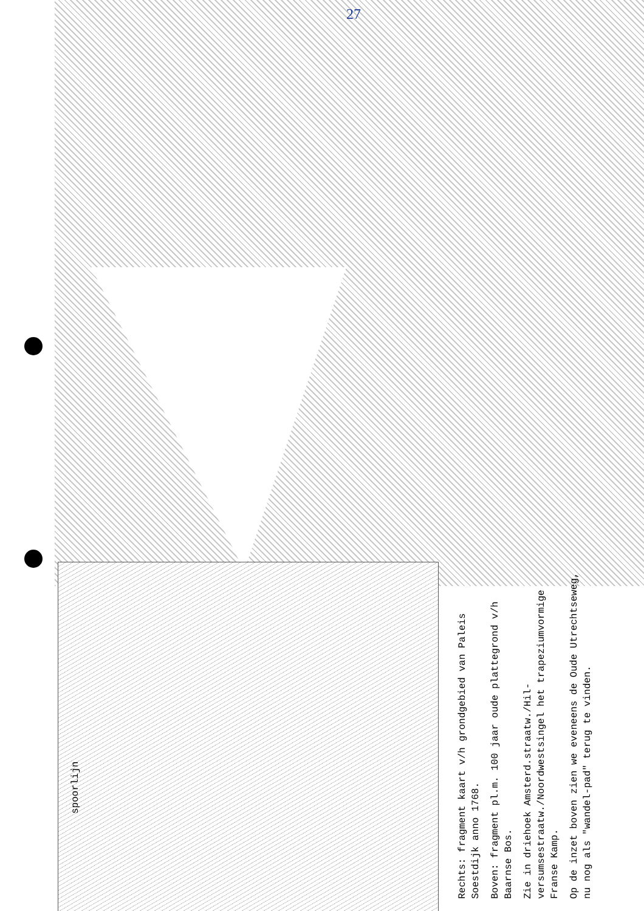27
spoorlijn
Rechts: fragment kaart v/h grondgebied van Paleis Soestdijk anno 1768.
Boven: fragment pl.m. 100 jaar oude plattegrond v/h Baarnse Bos.
Zie in driehoek Amsterd.straatw./Hil-versumsestraatw./Noordwestsingel het trapeziumvormige Franse Kamp.
Op de inzet boven zien we eveneens de Oude Utrechtseweg, nu nog als "wandel-pad" terug te vinden.